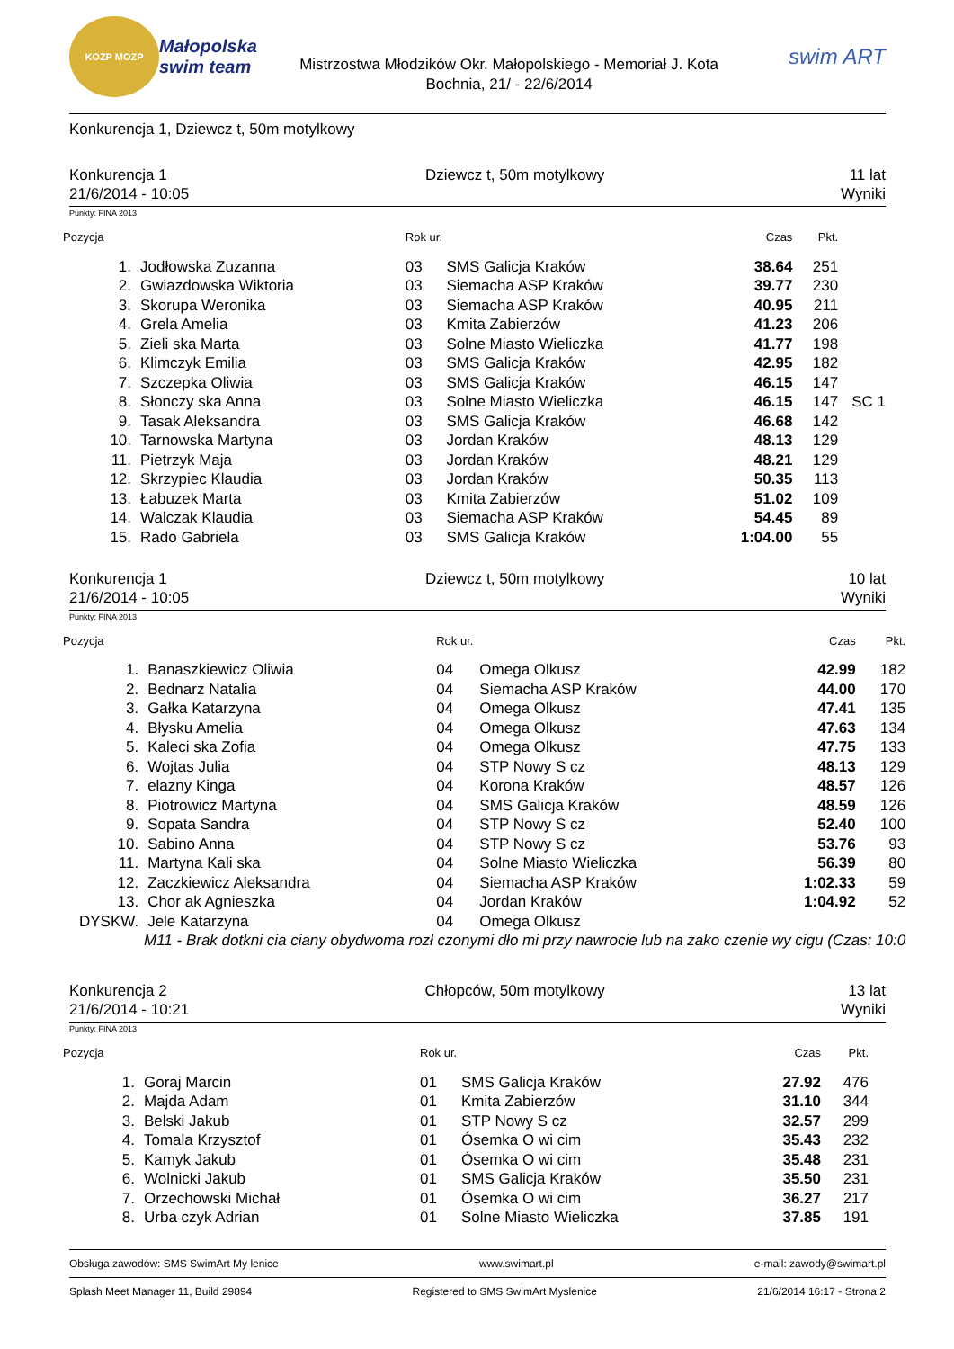KOZP MOZP
Małopolska swim team
Mistrzostwa Młodzików Okr. Małopolskiego - Memoriał J. Kota
Bochnia, 21/ - 22/6/2014
swim ART
Konkurencja 1, Dziewcz t, 50m motylkowy
Konkurencja 1
21/6/2014 - 10:05
Dziewcz t, 50m motylkowy 11 lat
Wyniki
Punkty: FINA 2013
| Pozycja | | Rok ur. | | Czas | Pkt. | |
| --- | --- | --- | --- | --- | --- | --- |
| 1. | Jodłowska Zuzanna | 03 | SMS Galicja Kraków | 38.64 | 251 | |
| 2. | Gwiazdowska Wiktoria | 03 | Siemacha ASP Kraków | 39.77 | 230 | |
| 3. | Skorupa Weronika | 03 | Siemacha ASP Kraków | 40.95 | 211 | |
| 4. | Grela Amelia | 03 | Kmita Zabierzów | 41.23 | 206 | |
| 5. | Zieli ska Marta | 03 | Solne Miasto Wieliczka | 41.77 | 198 | |
| 6. | Klimczyk Emilia | 03 | SMS Galicja Kraków | 42.95 | 182 | |
| 7. | Szczepka Oliwia | 03 | SMS Galicja Kraków | 46.15 | 147 | |
| 8. | Słonczy ska Anna | 03 | Solne Miasto Wieliczka | 46.15 | 147 | SC 1 |
| 9. | Tasak Aleksandra | 03 | SMS Galicja Kraków | 46.68 | 142 | |
| 10. | Tarnowska Martyna | 03 | Jordan Kraków | 48.13 | 129 | |
| 11. | Pietrzyk Maja | 03 | Jordan Kraków | 48.21 | 129 | |
| 12. | Skrzypiec Klaudia | 03 | Jordan Kraków | 50.35 | 113 | |
| 13. | Łabuzek Marta | 03 | Kmita Zabierzów | 51.02 | 109 | |
| 14. | Walczak Klaudia | 03 | Siemacha ASP Kraków | 54.45 | 89 | |
| 15. | Rado Gabriela | 03 | SMS Galicja Kraków | 1:04.00 | 55 | |
Konkurencja 1
21/6/2014 - 10:05
Dziewcz t, 50m motylkowy 10 lat
Wyniki
Punkty: FINA 2013
| Pozycja | | Rok ur. | | Czas | Pkt. |
| --- | --- | --- | --- | --- | --- |
| 1. | Banaszkiewicz Oliwia | 04 | Omega Olkusz | 42.99 | 182 |
| 2. | Bednarz Natalia | 04 | Siemacha ASP Kraków | 44.00 | 170 |
| 3. | Gałka Katarzyna | 04 | Omega Olkusz | 47.41 | 135 |
| 4. | Błysku Amelia | 04 | Omega Olkusz | 47.63 | 134 |
| 5. | Kaleci ska Zofia | 04 | Omega Olkusz | 47.75 | 133 |
| 6. | Wojtas Julia | 04 | STP Nowy S cz | 48.13 | 129 |
| 7. | elazny Kinga | 04 | Korona Kraków | 48.57 | 126 |
| 8. | Piotrowicz Martyna | 04 | SMS Galicja Kraków | 48.59 | 126 |
| 9. | Sopata Sandra | 04 | STP Nowy S cz | 52.40 | 100 |
| 10. | Sabino Anna | 04 | STP Nowy S cz | 53.76 | 93 |
| 11. | Martyna Kali ska | 04 | Solne Miasto Wieliczka | 56.39 | 80 |
| 12. | Zaczkiewicz Aleksandra | 04 | Siemacha ASP Kraków | 1:02.33 | 59 |
| 13. | Chor ak Agnieszka | 04 | Jordan Kraków | 1:04.92 | 52 |
| DYSKW. | Jele Katarzyna | 04 | Omega Olkusz | | |
| M11 - Brak dotkni cia ciany obydwoma rozł czonymi dło mi przy nawrocie lub na zako czenie wy cigu (Czas: 10:0 | | | | | |
Konkurencja 2
21/6/2014 - 10:21
Chłopców, 50m motylkowy 13 lat
Wyniki
Punkty: FINA 2013
| Pozycja | | Rok ur. | | Czas | Pkt. |
| --- | --- | --- | --- | --- | --- |
| 1. | Goraj Marcin | 01 | SMS Galicja Kraków | 27.92 | 476 |
| 2. | Majda Adam | 01 | Kmita Zabierzów | 31.10 | 344 |
| 3. | Belski Jakub | 01 | STP Nowy S cz | 32.57 | 299 |
| 4. | Tomala Krzysztof | 01 | Ósemka O wi cim | 35.43 | 232 |
| 5. | Kamyk Jakub | 01 | Ósemka O wi cim | 35.48 | 231 |
| 6. | Wolnicki Jakub | 01 | SMS Galicja Kraków | 35.50 | 231 |
| 7. | Orzechowski Michał | 01 | Ósemka O wi cim | 36.27 | 217 |
| 8. | Urba czyk Adrian | 01 | Solne Miasto Wieliczka | 37.85 | 191 |
Obsługa zawodów: SMS SwimArt My lenice www.swimart.pl e-mail: zawody@swimart.pl
Splash Meet Manager 11, Build 29894 Registered to SMS SwimArt Myslenice 21/6/2014 16:17 - Strona 2